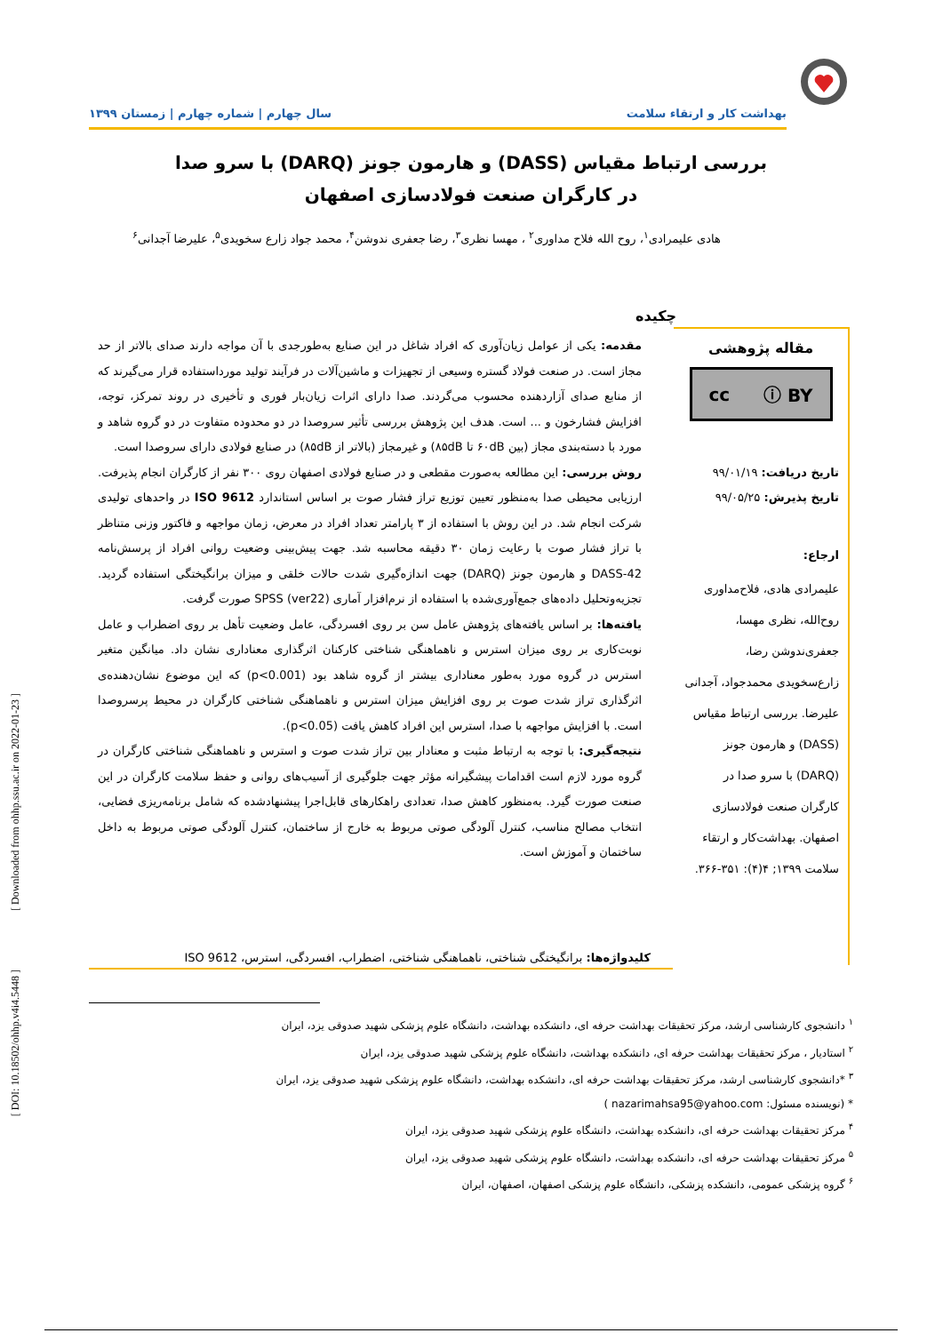بهداشت کار و ارتقاء سلامت سال چهارم | شماره چهارم | زمستان ۱۳۹۹
بررسی ارتباط مقیاس (DASS) و هارمون جونز (DARQ) با سرو صدا
در کارگران صنعت فولادسازی اصفهان
هادی علیمرادی<sup>۱</sup>، روح الله فلاح مداوری<sup>۲</sup> ، مهسا نظری<sup>۳</sup>، رضا جعفری ندوشن<sup>۴</sup>، محمد جواد زارع سخویدی<sup>۵</sup>، علیرضا آجدانی<sup>۶</sup>
چکیده
مقاله پژوهشی
cc ⓘ BY
تاریخ دریافت: ۹۹/۰۱/۱۹
تاریخ پذیرش: ۹۹/۰۵/۲۵
ارجاع:
علیمرادی هادی، فلاح‌مداوری روح‌الله، نظری مهسا، جعفری‌ندوشن رضا، زارع‌سخویدی محمدجواد، آجدانی علیرضا. بررسی ارتباط مقیاس (DASS) و هارمون جونز (DARQ) با سرو صدا در کارگران صنعت فولادسازی اصفهان. بهداشت‌کار و ارتقاء سلامت ۱۳۹۹; ۴(۴): ۳۵۱-۳۶۶.
مقدمه: یکی از عوامل زیان‌آوری که افراد شاغل در این صنایع به‌طورجدی با آن مواجه دارند صدای بالاتر از حد مجاز است. در صنعت فولاد گستره وسیعی از تجهیزات و ماشین‌آلات در فرآیند تولید مورداستفاده قرار می‌گیرند که از منابع صدای آزاردهنده محسوب می‌گردند. صدا دارای اثرات زیان‌بار فوری و تأخیری در روند تمرکز، توجه، افزایش فشارخون و ... است. هدف این پژوهش بررسی تأثیر سروصدا در دو محدوده متفاوت در دو گروه شاهد و مورد با دسته‌بندی مجاز (بین ۶۰dB تا ۸۵dB) و غیرمجاز (بالاتر از ۸۵dB) در صنایع فولادی دارای سروصدا است.
روش بررسی: این مطالعه به‌صورت مقطعی و در صنایع فولادی اصفهان روی ۳۰۰ نفر از کارگران انجام پذیرفت. ارزیابی محیطی صدا به‌منظور تعیین توزیع تراز فشار صوت بر اساس استاندارد ISO 9612 در واحدهای تولیدی شرکت انجام شد. در این روش با استفاده از ۳ پارامتر تعداد افراد در معرض، زمان مواجهه و فاکتور وزنی متناظر با تراز فشار صوت با رعایت زمان ۳۰ دقیقه محاسبه شد. جهت پیش‌بینی وضعیت روانی افراد از پرسش‌نامه DASS-42 و هارمون جونز (DARQ) جهت اندازه‌گیری شدت حالات خلقی و میزان برانگیختگی استفاده گردید. تجزیه‌وتحلیل داده‌های جمع‌آوری‌شده با استفاده از نرم‌افزار آماری SPSS (ver22) صورت گرفت.
یافته‌ها: بر اساس یافته‌های پژوهش عامل سن بر روی افسردگی، عامل وضعیت تأهل بر روی اضطراب و عامل نوبت‌کاری بر روی میزان استرس و ناهماهنگی شناختی کارکنان اثرگذاری معناداری نشان داد. میانگین متغیر استرس در گروه مورد به‌طور معناداری بیشتر از گروه شاهد بود (p<0.001) که این موضوع نشان‌دهنده‌ی اثرگذاری تراز شدت صوت بر روی افزایش میزان استرس و ناهماهنگی شناختی کارگران در محیط پرسروصدا است. با افزایش مواجهه با صدا، استرس این افراد کاهش یافت (p<0.05).
نتیجه‌گیری: با توجه به ارتباط مثبت و معنادار بین تراز شدت صوت و استرس و ناهماهنگی شناختی کارگران در گروه مورد لازم است اقدامات پیشگیرانه مؤثر جهت جلوگیری از آسیب‌های روانی و حفظ سلامت کارگران در این صنعت صورت گیرد. به‌منظور کاهش صدا، تعدادی راهکارهای قابل‌اجرا پیشنهادشده که شامل برنامه‌ریزی فضایی، انتخاب مصالح مناسب، کنترل آلودگی صوتی مربوط به خارج از ساختمان، کنترل آلودگی صوتی مربوط به داخل ساختمان و آموزش است.
کلیدواژه‌ها: برانگیختگی شناختی، ناهماهنگی شناختی، اضطراب، افسردگی، استرس، ISO 9612
<sup>۱</sup> دانشجوی کارشناسی ارشد، مرکز تحقیقات بهداشت حرفه ای، دانشکده بهداشت، دانشگاه علوم پزشکی شهید صدوقی یزد، ایران
<sup>۲</sup> استادیار ، مرکز تحقیقات بهداشت حرفه ای، دانشکده بهداشت، دانشگاه علوم پزشکی شهید صدوقی یزد، ایران
<sup>۳</sup> *دانشجوی کارشناسی ارشد، مرکز تحقیقات بهداشت حرفه ای، دانشکده بهداشت، دانشگاه علوم پزشکی شهید صدوقی یزد، ایران
* (نویسنده مسئول: nazarimahsa95@yahoo.com )
<sup>۴</sup> مرکز تحقیقات بهداشت حرفه ای، دانشکده بهداشت، دانشگاه علوم پزشکی شهید صدوقی یزد، ایران
<sup>۵</sup> مرکز تحقیقات بهداشت حرفه ای، دانشکده بهداشت، دانشگاه علوم پزشکی شهید صدوقی یزد، ایران
<sup>۶</sup> گروه پزشکی عمومی، دانشکده پزشکی، دانشگاه علوم پزشکی اصفهان، اصفهان، ایران
[ DOI: 10.18502/ohhp.v4i4.5448 ] [ Downloaded from ohhp.ssu.ac.ir on 2022-01-23 ]